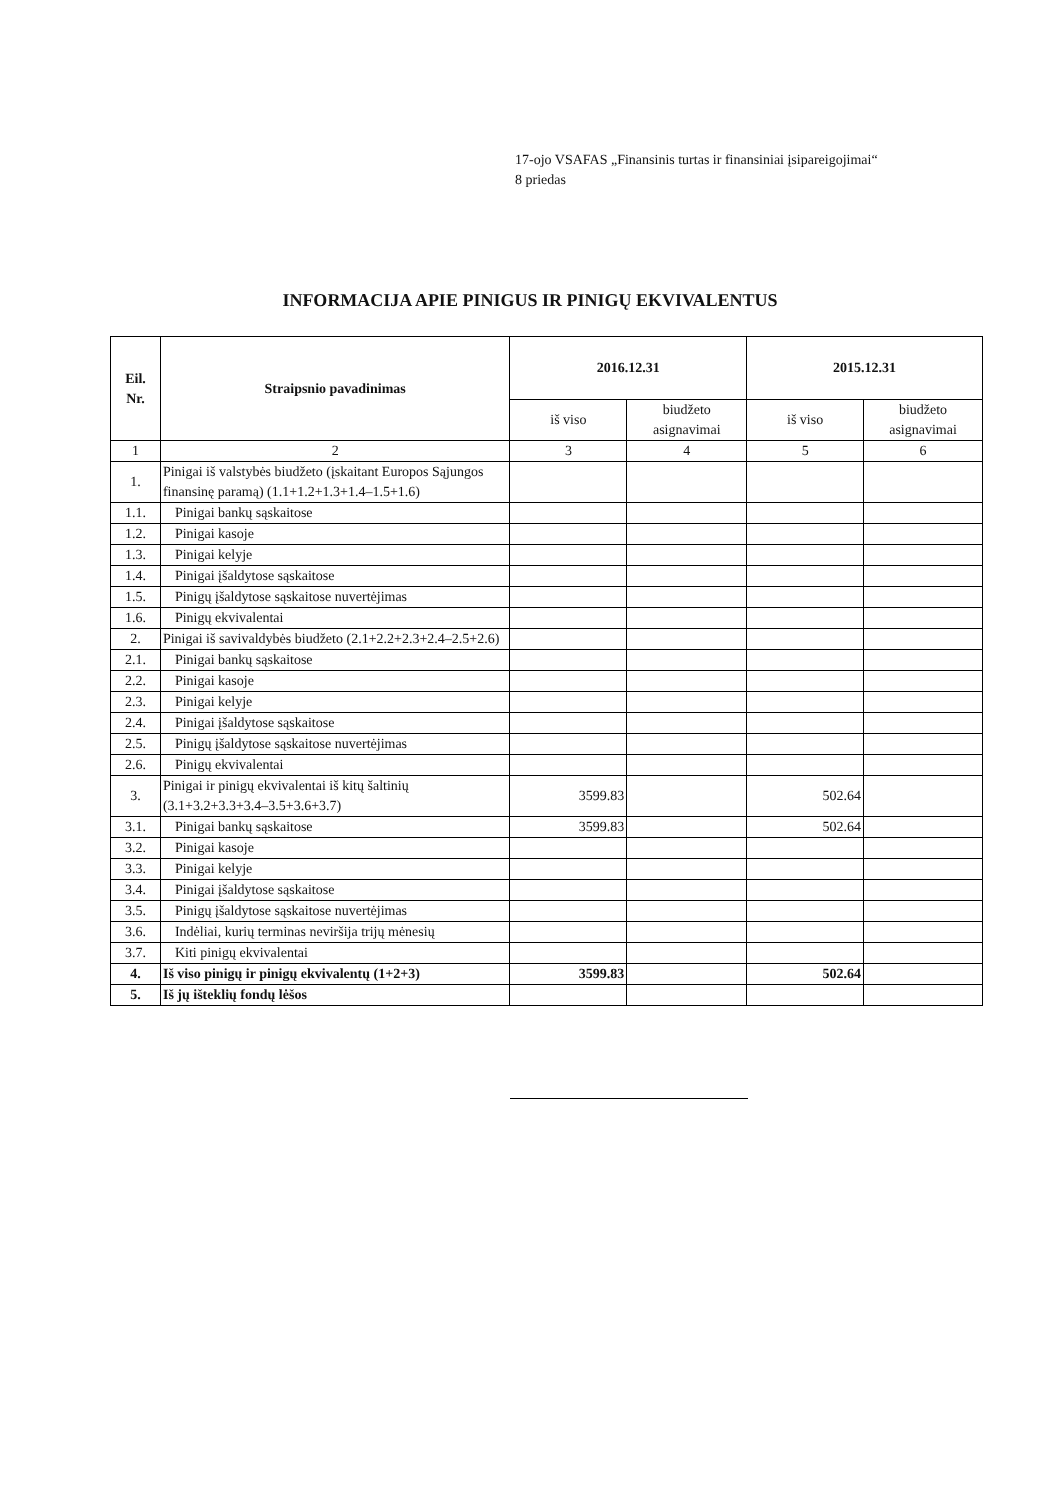17-ojo VSAFAS „Finansinis turtas ir finansiniai įsipareigojimai“
8 priedas
INFORMACIJA APIE PINIGUS IR PINIGŲ EKVIVALENTUS
| Eil. Nr. | Straipsnio pavadinimas | 2016.12.31 | | 2015.12.31 | |
| --- | --- | --- | --- | --- | --- |
| | | iš viso | biudžeto asignavimai | iš viso | biudžeto asignavimai |
| 1 | 2 | 3 | 4 | 5 | 6 |
| 1. | Pinigai iš valstybės biudžeto (įskaitant Europos Sąjungos finansinę paramą) (1.1+1.2+1.3+1.4–1.5+1.6) | | | | |
| 1.1. | Pinigai bankų sąskaitose | | | | |
| 1.2. | Pinigai kasoje | | | | |
| 1.3. | Pinigai kelyje | | | | |
| 1.4. | Pinigai įšaldytose sąskaitose | | | | |
| 1.5. | Pinigų įšaldytose sąskaitose nuvertėjimas | | | | |
| 1.6. | Pinigų ekvivalentai | | | | |
| 2. | Pinigai iš savivaldybės biudžeto (2.1+2.2+2.3+2.4–2.5+2.6) | | | | |
| 2.1. | Pinigai bankų sąskaitose | | | | |
| 2.2. | Pinigai kasoje | | | | |
| 2.3. | Pinigai kelyje | | | | |
| 2.4. | Pinigai įšaldytose sąskaitose | | | | |
| 2.5. | Pinigų įšaldytose sąskaitose nuvertėjimas | | | | |
| 2.6. | Pinigų ekvivalentai | | | | |
| 3. | Pinigai ir pinigų ekvivalentai iš kitų šaltinių (3.1+3.2+3.3+3.4–3.5+3.6+3.7) | 3599.83 | | 502.64 | |
| 3.1. | Pinigai bankų sąskaitose | 3599.83 | | 502.64 | |
| 3.2. | Pinigai kasoje | | | | |
| 3.3. | Pinigai kelyje | | | | |
| 3.4. | Pinigai įšaldytose sąskaitose | | | | |
| 3.5. | Pinigų įšaldytose sąskaitose nuvertėjimas | | | | |
| 3.6. | Indėliai, kurių terminas neviršija trijų mėnesių | | | | |
| 3.7. | Kiti pinigų ekvivalentai | | | | |
| 4. | Iš viso pinigų ir pinigų ekvivalentų (1+2+3) | 3599.83 | | 502.64 | |
| 5. | Iš jų išteklių fondų lėšos | | | | |